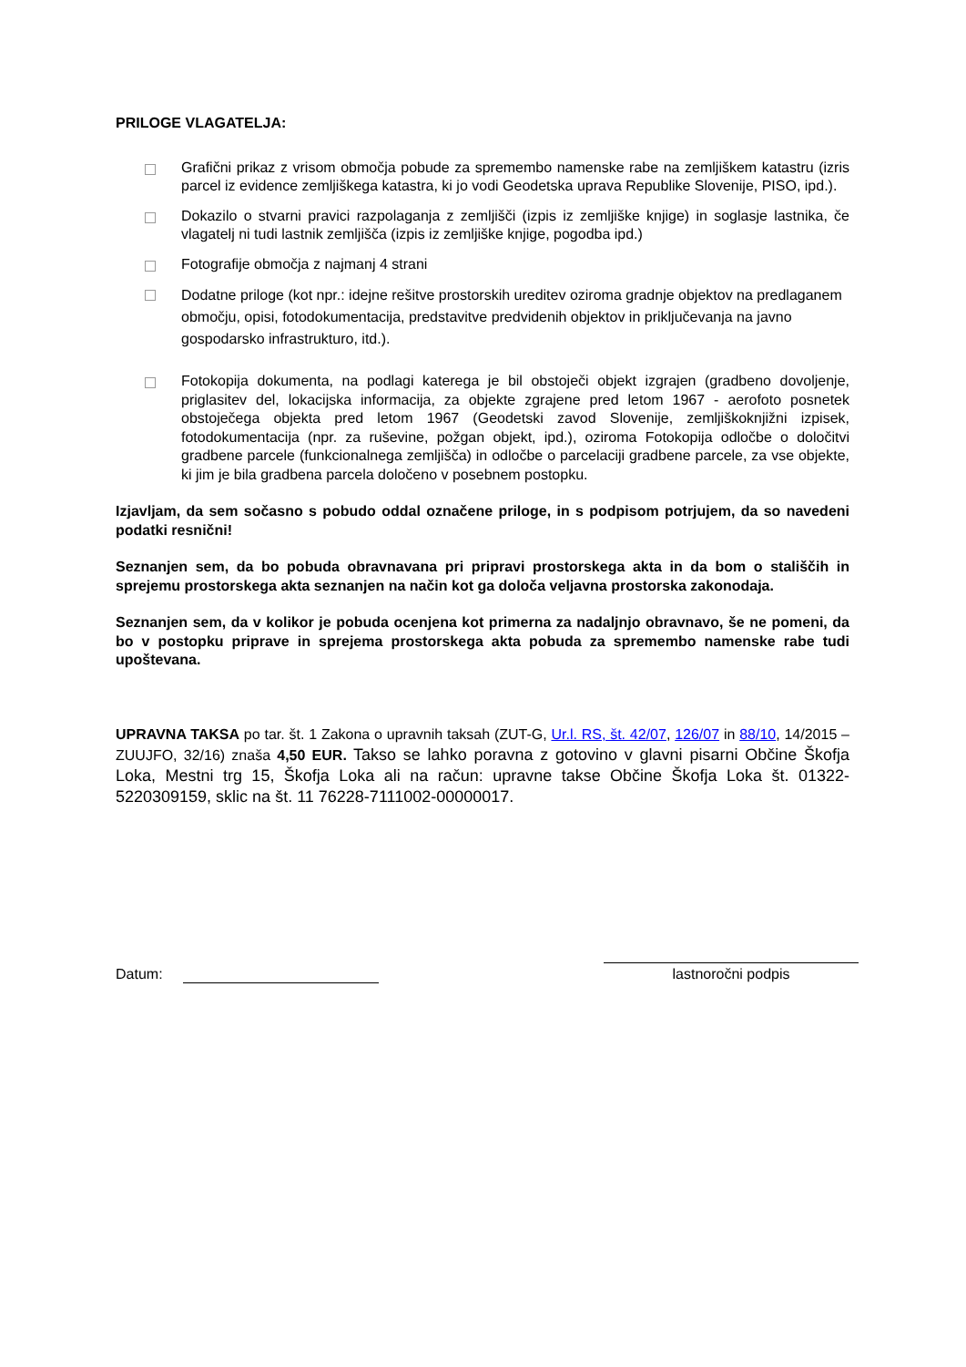PRILOGE VLAGATELJA:
Grafični prikaz z vrisom območja pobude za spremembo namenske rabe na zemljiškem katastru (izris parcel iz evidence zemljiškega katastra, ki jo vodi Geodetska uprava Republike Slovenije, PISO, ipd.).
Dokazilo o stvarni pravici razpolaganja z zemljišči (izpis iz zemljiške knjige) in soglasje lastnika, če vlagatelj ni tudi lastnik zemljišča (izpis iz zemljiške knjige, pogodba ipd.)
Fotografije območja z najmanj 4 strani
Dodatne priloge (kot npr.: idejne rešitve prostorskih ureditev oziroma gradnje objektov na predlaganem območju, opisi, fotodokumentacija, predstavitve predvidenih objektov in priključevanja na javno gospodarsko infrastrukturo, itd.).
Fotokopija dokumenta, na podlagi katerega je bil obstoječi objekt izgrajen (gradbeno dovoljenje, priglasitev del, lokacijska informacija, za objekte zgrajene pred letom 1967 - aerofoto posnetek obstoječega objekta pred letom 1967 (Geodetski zavod Slovenije, zemljiškoknjižni izpisek, fotodokumentacija (npr. za ruševine, požgan objekt, ipd.), oziroma Fotokopija odločbe o določitvi gradbene parcele (funkcionalnega zemljišča) in odločbe o parcelaciji gradbene parcele, za vse objekte, ki jim je bila gradbena parcela določeno v posebnem postopku.
Izjavljam, da sem sočasno s pobudo oddal označene priloge, in s podpisom potrjujem, da so navedeni podatki resnični!
Seznanjen sem, da bo pobuda obravnavana pri pripravi prostorskega akta in da bom o stališčih in sprejemu prostorskega akta seznanjen na način kot ga določa veljavna prostorska zakonodaja.
Seznanjen sem, da v kolikor je pobuda ocenjena kot primerna za nadaljnjo obravnavo, še ne pomeni, da bo v postopku priprave in sprejema prostorskega akta pobuda za spremembo namenske rabe tudi upoštevana.
UPRAVNA TAKSA po tar. št. 1 Zakona o upravnih taksah (ZUT-G, Ur.l. RS, št. 42/07, 126/07 in 88/10, 14/2015 – ZUUJFO, 32/16) znaša 4,50 EUR. Takso se lahko poravna z gotovino v glavni pisarni Občine Škofja Loka, Mestni trg 15, Škofja Loka ali na račun: upravne takse Občine Škofja Loka št. 01322-5220309159, sklic na št. 11 76228-7111002-00000017.
Datum: lastnoročni podpis